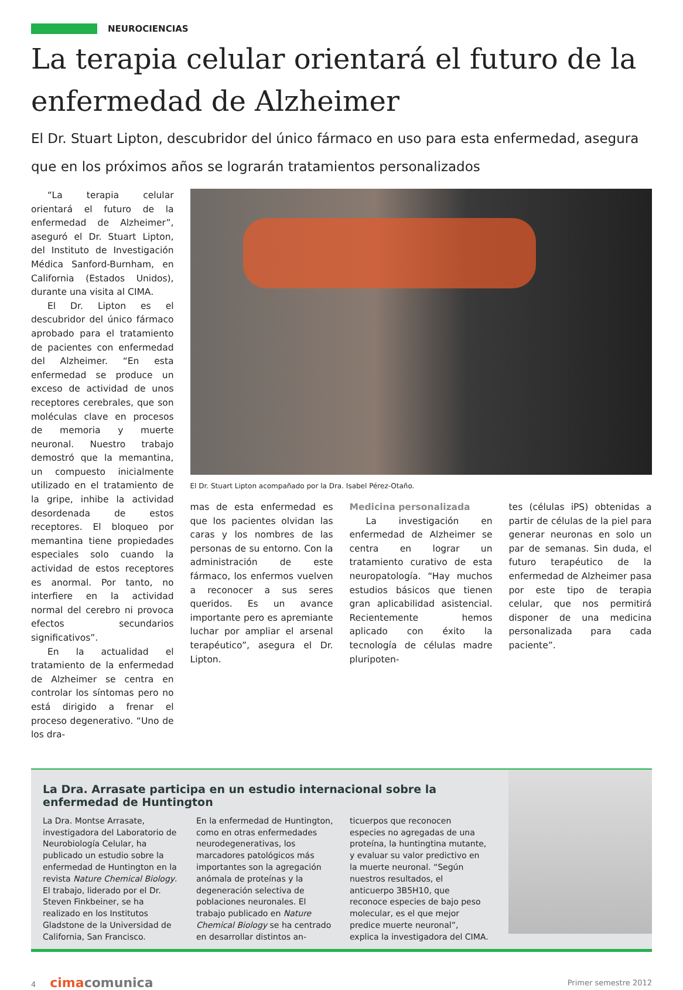NEUROCIENCIAS
La terapia celular orientará el futuro de la enfermedad de Alzheimer
El Dr. Stuart Lipton, descubridor del único fármaco en uso para esta enfermedad, asegura que en los próximos años se lograrán tratamientos personalizados
“La terapia celular orientará el futuro de la enfermedad de Alzheimer”, aseguró el Dr. Stuart Lipton, del Instituto de Investigación Médica Sanford-Burnham, en California (Estados Unidos), durante una visita al CIMA.
El Dr. Lipton es el descubridor del único fármaco aprobado para el tratamiento de pacientes con enfermedad del Alzheimer. “En esta enfermedad se produce un exceso de actividad de unos receptores cerebrales, que son moléculas clave en procesos de memoria y muerte neuronal. Nuestro trabajo demostró que la memantina, un compuesto inicialmente utilizado en el tratamiento de la gripe, inhibe la actividad desordenada de estos receptores. El bloqueo por memantina tiene propiedades especiales solo cuando la actividad de estos receptores es anormal. Por tanto, no interfiere en la actividad normal del cerebro ni provoca efectos secundarios significativos”.
En la actualidad el tratamiento de la enfermedad de Alzheimer se centra en controlar los síntomas pero no está dirigido a frenar el proceso degenerativo. “Uno de los dra-
El Dr. Stuart Lipton acompañado por la Dra. Isabel Pérez-Otaño.
mas de esta enfermedad es que los pacientes olvidan las caras y los nombres de las personas de su entorno. Con la administración de este fármaco, los enfermos vuelven a reconocer a sus seres queridos. Es un avance importante pero es apremiante luchar por ampliar el arsenal terapéutico”, asegura el Dr. Lipton.
Medicina personalizada
La investigación en enfermedad de Alzheimer se centra en lograr un tratamiento curativo de esta neuropatología. “Hay muchos estudios básicos que tienen gran aplicabilidad asistencial. Recientemente hemos aplicado con éxito la tecnología de células madre pluripoten-
tes (células iPS) obtenidas a partir de células de la piel para generar neuronas en solo un par de semanas. Sin duda, el futuro terapéutico de la enfermedad de Alzheimer pasa por este tipo de terapia celular, que nos permitirá disponer de una medicina personalizada para cada paciente”.
La Dra. Arrasate participa en un estudio internacional sobre la enfermedad de Huntington
La Dra. Montse Arrasate, investigadora del Laboratorio de Neurobiología Celular, ha publicado un estudio sobre la enfermedad de Huntington en la revista Nature Chemical Biology. El trabajo, liderado por el Dr. Steven Finkbeiner, se ha realizado en los Institutos Gladstone de la Universidad de California, San Francisco.
En la enfermedad de Huntington, como en otras enfermedades neurodegenerativas, los marcadores patológicos más importantes son la agregación anómala de proteínas y la degeneración selectiva de poblaciones neuronales. El trabajo publicado en Nature Chemical Biology se ha centrado en desarrollar distintos an-
ticuerpos que reconocen especies no agregadas de una proteína, la huntingtina mutante, y evaluar su valor predictivo en la muerte neuronal. “Según nuestros resultados, el anticuerpo 3B5H10, que reconoce especies de bajo peso molecular, es el que mejor predice muerte neuronal”, explica la investigadora del CIMA.
4 cimacomunica
Primer semestre 2012